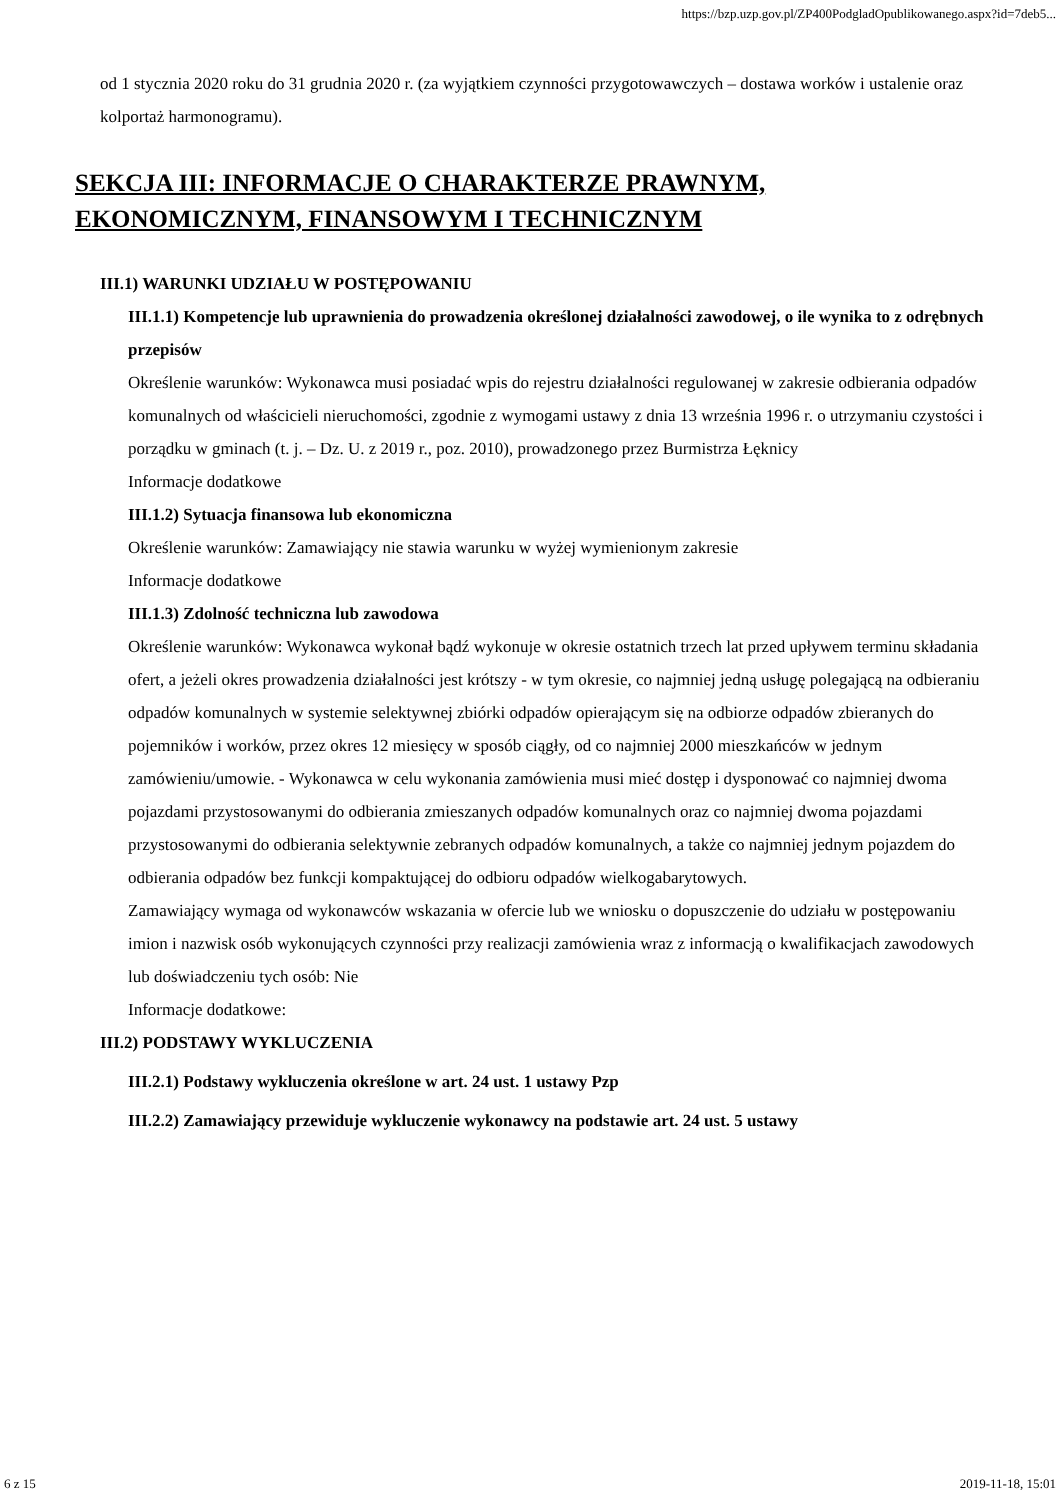https://bzp.uzp.gov.pl/ZP400PodgladOpublikowanego.aspx?id=7deb5...
od 1 stycznia 2020 roku do 31 grudnia 2020 r. (za wyjątkiem czynności przygotowawczych – dostawa worków i ustalenie oraz kolportaż harmonogramu).
SEKCJA III: INFORMACJE O CHARAKTERZE PRAWNYM, EKONOMICZNYM, FINANSOWYM I TECHNICZNYM
III.1) WARUNKI UDZIAŁU W POSTĘPOWANIU
III.1.1) Kompetencje lub uprawnienia do prowadzenia określonej działalności zawodowej, o ile wynika to z odrębnych przepisów
Określenie warunków: Wykonawca musi posiadać wpis do rejestru działalności regulowanej w zakresie odbierania odpadów komunalnych od właścicieli nieruchomości, zgodnie z wymogami ustawy z dnia 13 września 1996 r. o utrzymaniu czystości i porządku w gminach (t. j. – Dz. U. z 2019 r., poz. 2010), prowadzonego przez Burmistrza Łęknicy
Informacje dodatkowe
III.1.2) Sytuacja finansowa lub ekonomiczna
Określenie warunków: Zamawiający nie stawia warunku w wyżej wymienionym zakresie
Informacje dodatkowe
III.1.3) Zdolność techniczna lub zawodowa
Określenie warunków: Wykonawca wykonał bądź wykonuje w okresie ostatnich trzech lat przed upływem terminu składania ofert, a jeżeli okres prowadzenia działalności jest krótszy - w tym okresie, co najmniej jedną usługę polegającą na odbieraniu odpadów komunalnych w systemie selektywnej zbiórki odpadów opierającym się na odbiorze odpadów zbieranych do pojemników i worków, przez okres 12 miesięcy w sposób ciągły, od co najmniej 2000 mieszkańców w jednym zamówieniu/umowie. - Wykonawca w celu wykonania zamówienia musi mieć dostęp i dysponować co najmniej dwoma pojazdami przystosowanymi do odbierania zmieszanych odpadów komunalnych oraz co najmniej dwoma pojazdami przystosowanymi do odbierania selektywnie zebranych odpadów komunalnych, a także co najmniej jednym pojazdem do odbierania odpadów bez funkcji kompaktującej do odbioru odpadów wielkogabarytowych.
Zamawiający wymaga od wykonawców wskazania w ofercie lub we wniosku o dopuszczenie do udziału w postępowaniu imion i nazwisk osób wykonujących czynności przy realizacji zamówienia wraz z informacją o kwalifikacjach zawodowych lub doświadczeniu tych osób: Nie
Informacje dodatkowe:
III.2) PODSTAWY WYKLUCZENIA
III.2.1) Podstawy wykluczenia określone w art. 24 ust. 1 ustawy Pzp
III.2.2) Zamawiający przewiduje wykluczenie wykonawcy na podstawie art. 24 ust. 5 ustawy
6 z 15 2019-11-18, 15:01